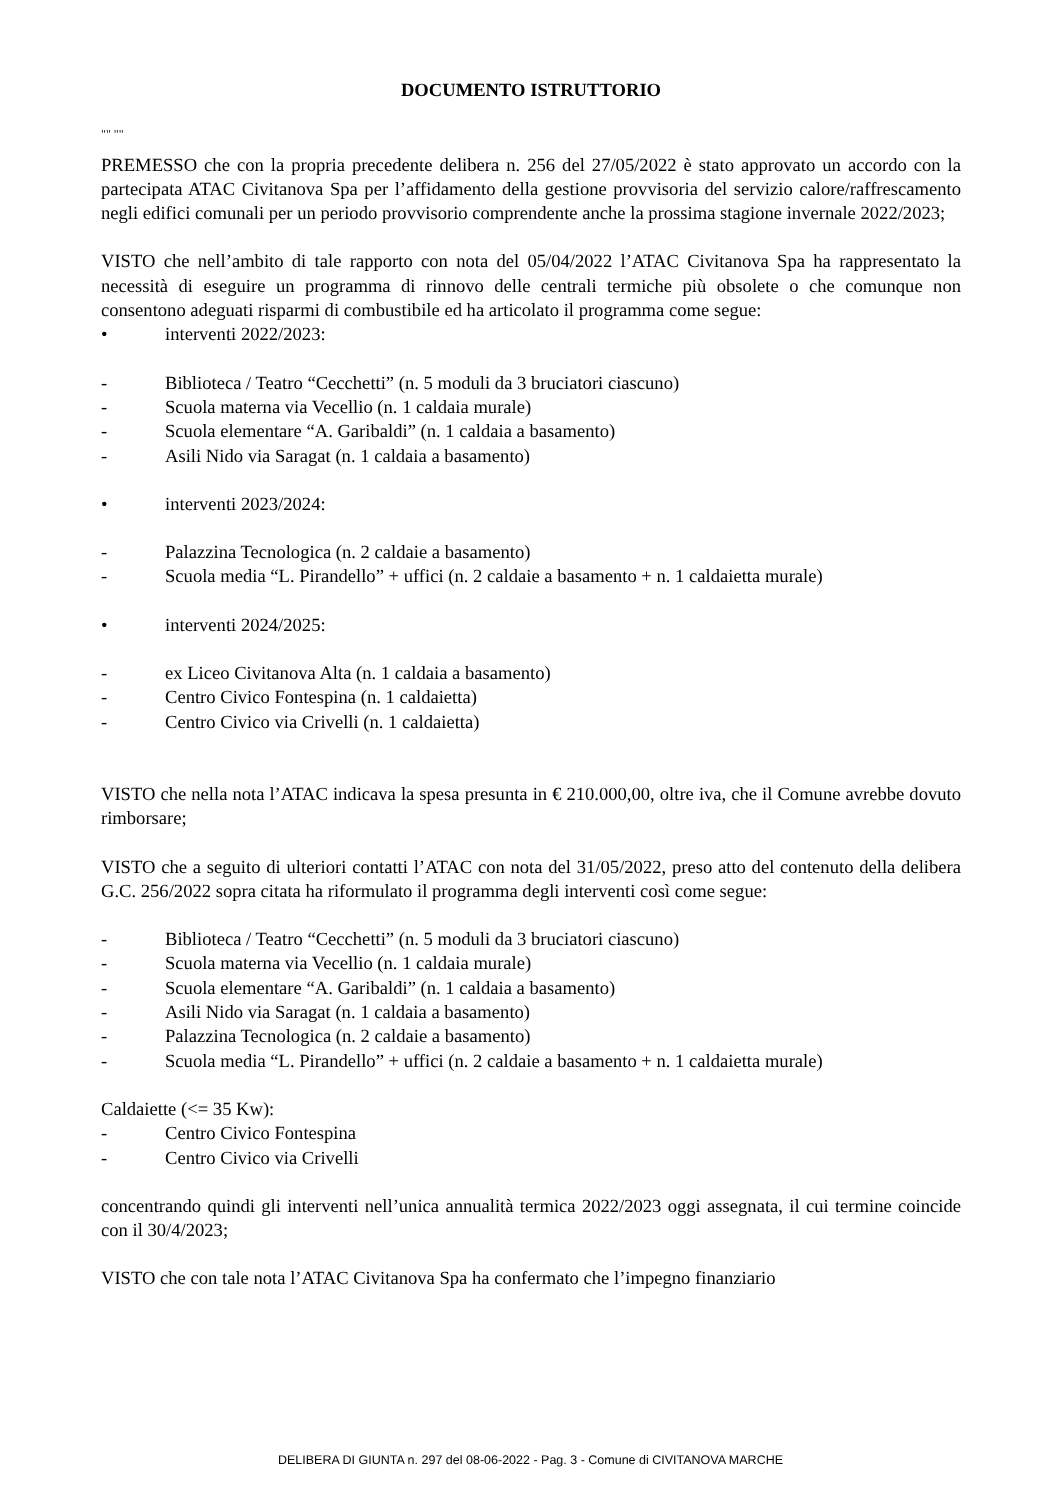DOCUMENTO ISTRUTTORIO
"" ""
PREMESSO che con la propria precedente delibera n. 256 del 27/05/2022 è stato approvato un accordo con la partecipata ATAC Civitanova Spa per l’affidamento della gestione provvisoria del servizio calore/raffrescamento negli edifici comunali per un periodo provvisorio comprendente anche la prossima stagione invernale 2022/2023;
VISTO che nell’ambito di tale rapporto con nota del 05/04/2022 l’ATAC Civitanova Spa ha rappresentato la necessità di eseguire un programma di rinnovo delle centrali termiche più obsolete o che comunque non consentono adeguati risparmi di combustibile ed ha articolato il programma come segue:
• interventi 2022/2023:
- Biblioteca / Teatro “Cecchetti” (n. 5 moduli da 3 bruciatori ciascuno)
- Scuola materna via Vecellio (n. 1 caldaia murale)
- Scuola elementare “A. Garibaldi” (n. 1 caldaia a basamento)
- Asili Nido via Saragat (n. 1 caldaia a basamento)
• interventi 2023/2024:
- Palazzina Tecnologica (n. 2 caldaie a basamento)
- Scuola media “L. Pirandello” + uffici (n. 2 caldaie a basamento + n. 1 caldaietta murale)
• interventi 2024/2025:
- ex Liceo Civitanova Alta (n. 1 caldaia a basamento)
- Centro Civico Fontespina (n. 1 caldaietta)
- Centro Civico via Crivelli (n. 1 caldaietta)
VISTO che nella nota l’ATAC indicava la spesa presunta in € 210.000,00, oltre iva, che il Comune avrebbe dovuto rimborsare;
VISTO che a seguito di ulteriori contatti l’ATAC con nota del 31/05/2022, preso atto del contenuto della delibera G.C. 256/2022 sopra citata ha riformulato il programma degli interventi così come segue:
- Biblioteca / Teatro “Cecchetti” (n. 5 moduli da 3 bruciatori ciascuno)
- Scuola materna via Vecellio (n. 1 caldaia murale)
- Scuola elementare “A. Garibaldi” (n. 1 caldaia a basamento)
- Asili Nido via Saragat (n. 1 caldaia a basamento)
- Palazzina Tecnologica (n. 2 caldaie a basamento)
- Scuola media “L. Pirandello” + uffici (n. 2 caldaie a basamento + n. 1 caldaietta murale)
Caldaiette (<= 35 Kw):
- Centro Civico Fontespina
- Centro Civico via Crivelli
concentrando quindi gli interventi nell’unica annualità termica 2022/2023 oggi assegnata, il cui termine coincide con il 30/4/2023;
VISTO che con tale nota l’ATAC Civitanova Spa ha confermato che l’impegno finanziario
DELIBERA DI GIUNTA n. 297 del 08-06-2022 - Pag. 3 - Comune di CIVITANOVA MARCHE